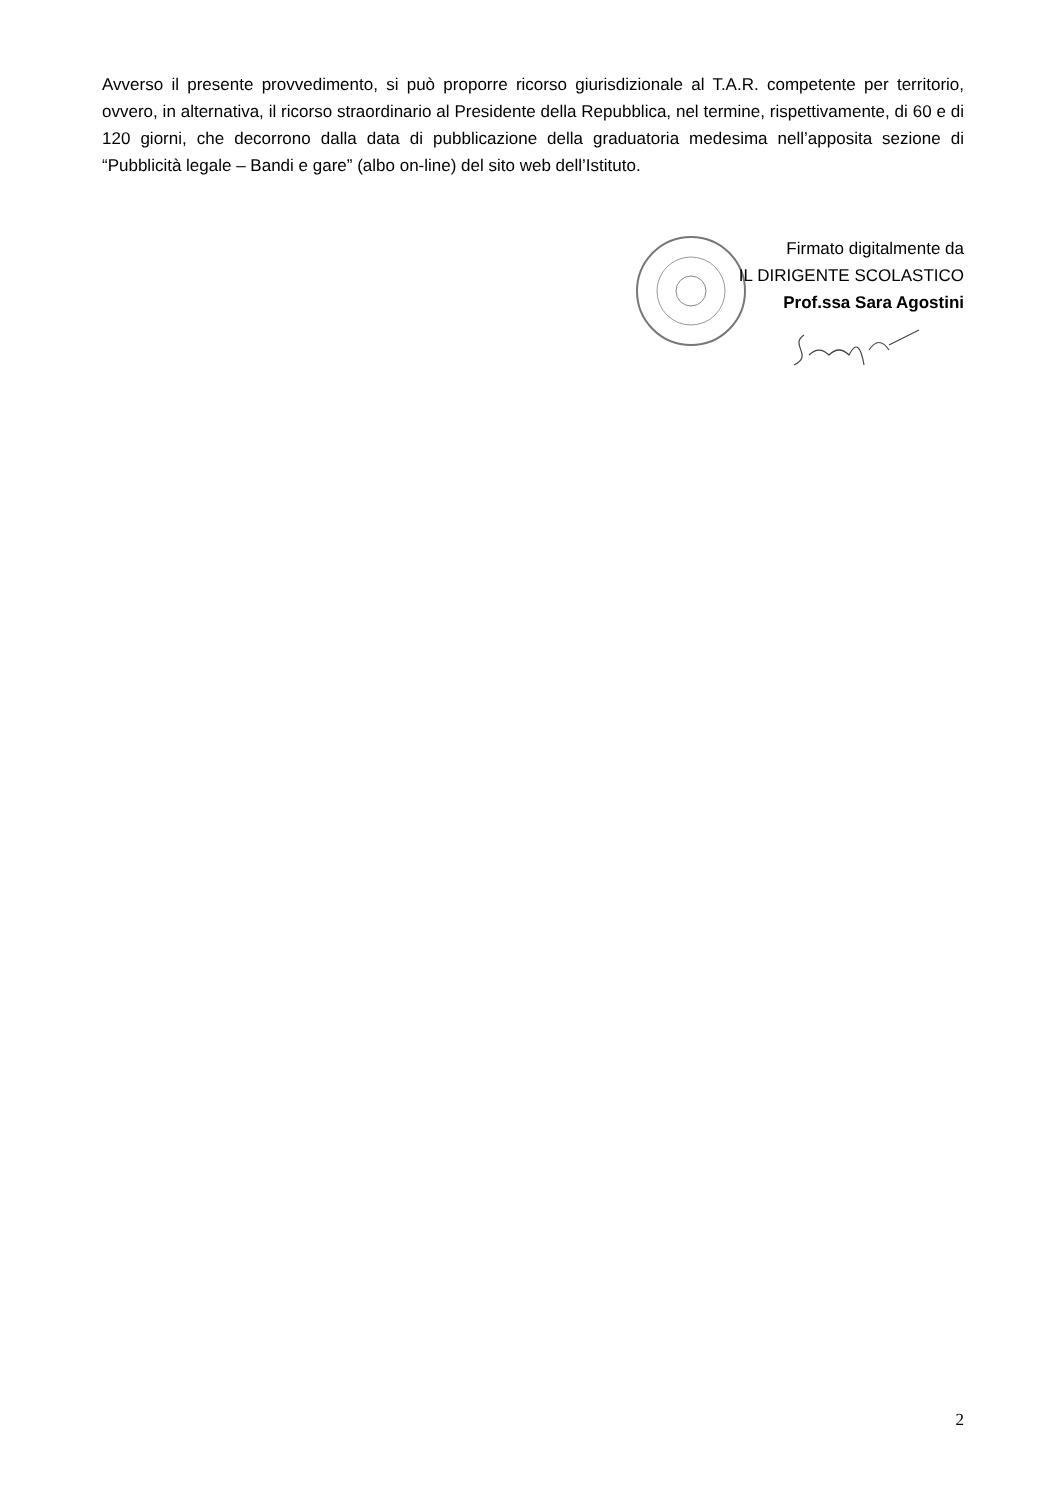Avverso il presente provvedimento, si può proporre ricorso giurisdizionale al T.A.R. competente per territorio, ovvero, in alternativa, il ricorso straordinario al Presidente della Repubblica, nel termine, rispettivamente, di 60 e di 120 giorni, che decorrono dalla data di pubblicazione della graduatoria medesima nell’apposita sezione di “Pubblicità legale – Bandi e gare” (albo on-line) del sito web dell’Istituto.
Firmato digitalmente da
IL DIRIGENTE SCOLASTICO
Prof.ssa Sara Agostini
2